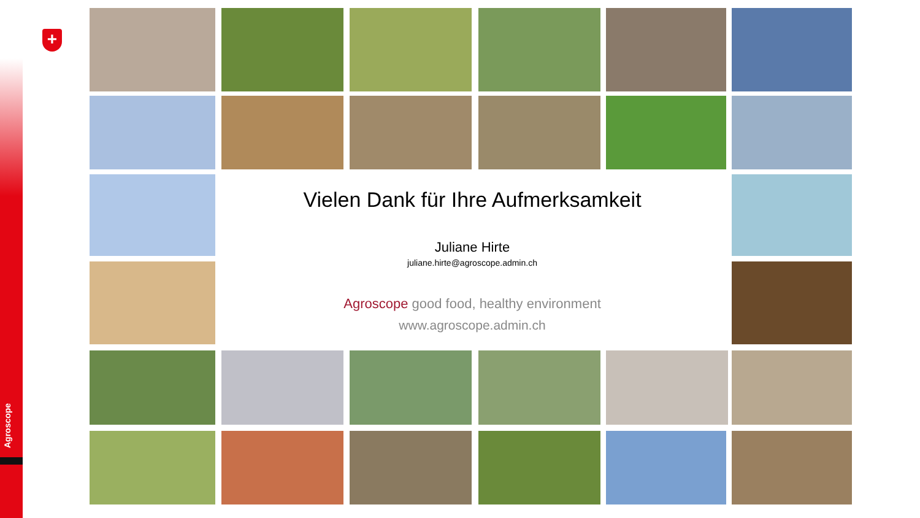+
Vielen Dank für Ihre Aufmerksamkeit
Juliane Hirte
juliane.hirte@agroscope.admin.ch
Agroscope good food, healthy environment
www.agroscope.admin.ch
Agroscope